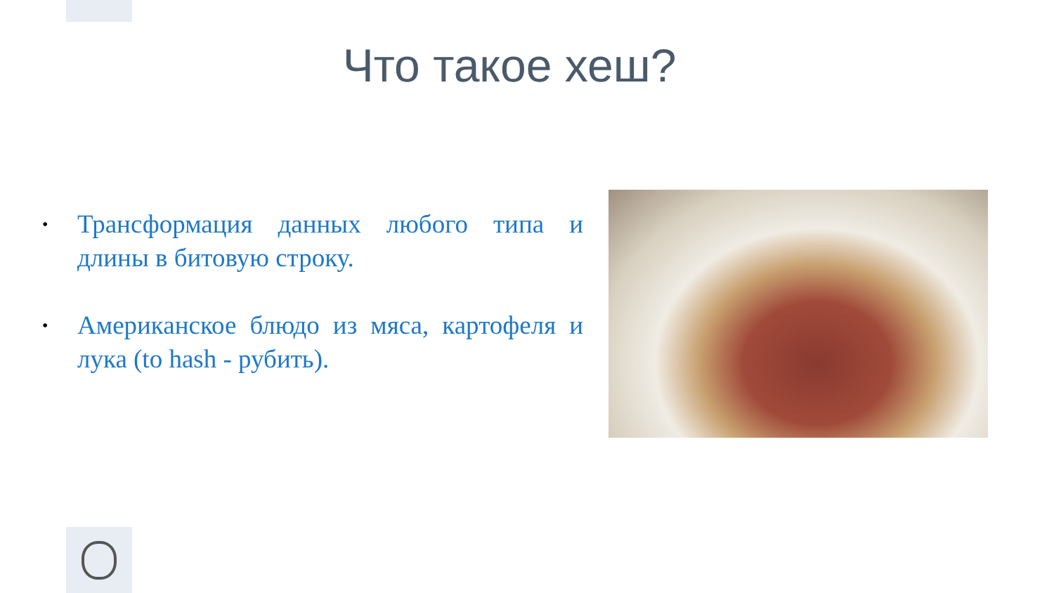Что такое хеш?
• Трансформация данных любого типа и длины в битовую строку.
• Американское блюдо из мяса, картофеля и лука (to hash - рубить).